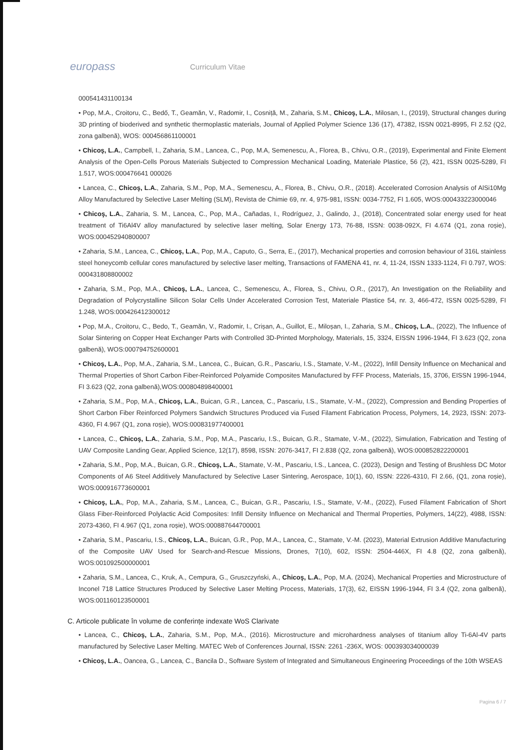europass
Curriculum Vitae
000541431100134
• Pop, M.A., Croitoru, C., Bedő, T., Geamăn, V., Radomir, I., Cosniță, M., Zaharia, S.M., Chicoş, L.A., Milosan, I., (2019), Structural changes during 3D printing of bioderived and synthetic thermoplastic materials, Journal of Applied Polymer Science 136 (17), 47382, ISSN 0021-8995, FI 2.52 (Q2, zona galbenă), WOS: 000456861100001
• Chicoş, L.A., Campbell, I., Zaharia, S.M., Lancea, C., Pop, M.A, Semenescu, A., Florea, B., Chivu, O.R., (2019), Experimental and Finite Element Analysis of the Open-Cells Porous Materials Subjected to Compression Mechanical Loading, Materiale Plastice, 56 (2), 421, ISSN 0025-5289, FI 1.517, WOS:000476641 000026
• Lancea, C., Chicoş, L.A., Zaharia, S.M., Pop, M.A., Semenescu, A., Florea, B., Chivu, O.R., (2018). Accelerated Corrosion Analysis of AlSi10Mg Alloy Manufactured by Selective Laser Melting (SLM), Revista de Chimie 69, nr. 4, 975-981, ISSN: 0034-7752, FI 1.605, WOS:000433223000046
• Chicoş, L.A., Zaharia, S. M., Lancea, C., Pop, M.A., Cañadas, I., Rodríguez, J., Galindo, J., (2018), Concentrated solar energy used for heat treatment of Ti6Al4V alloy manufactured by selective laser melting, Solar Energy 173, 76-88, ISSN: 0038-092X, FI 4.674 (Q1, zona roșie), WOS:000452940800007
• Zaharia, S.M., Lancea, C., Chicoş, L.A., Pop, M.A., Caputo, G., Serra, E., (2017), Mechanical properties and corrosion behaviour of 316L stainless steel honeycomb cellular cores manufactured by selective laser melting, Transactions of FAMENA 41, nr. 4, 11-24, ISSN 1333-1124, FI 0.797, WOS: 000431808800002
• Zaharia, S.M., Pop, M.A., Chicoş, L.A., Lancea, C., Semenescu, A., Florea, S., Chivu, O.R., (2017), An Investigation on the Reliability and Degradation of Polycrystalline Silicon Solar Cells Under Accelerated Corrosion Test, Materiale Plastice 54, nr. 3, 466-472, ISSN 0025-5289, FI 1.248, WOS:000426412300012
• Pop, M.A., Croitoru, C., Bedo, T., Geamăn, V., Radomir, I., Crișan, A., Guillot, E., Miloșan, I., Zaharia, S.M., Chicoş, L.A., (2022), The Influence of Solar Sintering on Copper Heat Exchanger Parts with Controlled 3D-Printed Morphology, Materials, 15, 3324, EISSN 1996-1944, FI 3.623 (Q2, zona galbenă), WOS:000794752600001
• Chicoş, L.A., Pop, M.A., Zaharia, S.M., Lancea, C., Buican, G.R., Pascariu, I.S., Stamate, V.-M., (2022), Infill Density Influence on Mechanical and Thermal Properties of Short Carbon Fiber-Reinforced Polyamide Composites Manufactured by FFF Process, Materials, 15, 3706, EISSN 1996-1944, FI 3.623 (Q2, zona galbenă),WOS:000804898400001
• Zaharia, S.M., Pop, M.A., Chicoş, L.A., Buican, G.R., Lancea, C., Pascariu, I.S., Stamate, V.-M., (2022), Compression and Bending Properties of Short Carbon Fiber Reinforced Polymers Sandwich Structures Produced via Fused Filament Fabrication Process, Polymers, 14, 2923, ISSN: 2073-4360, FI 4.967 (Q1, zona roșie), WOS:000831977400001
• Lancea, C., Chicoş, L.A., Zaharia, S.M., Pop, M.A., Pascariu, I.S., Buican, G.R., Stamate, V.-M., (2022), Simulation, Fabrication and Testing of UAV Composite Landing Gear, Applied Science, 12(17), 8598, ISSN: 2076-3417, FI 2.838 (Q2, zona galbenă), WOS:000852822200001
• Zaharia, S.M., Pop, M.A., Buican, G.R., Chicoş, L.A., Stamate, V.-M., Pascariu, I.S., Lancea, C. (2023), Design and Testing of Brushless DC Motor Components of A6 Steel Additively Manufactured by Selective Laser Sintering, Aerospace, 10(1), 60, ISSN: 2226-4310, FI 2.66, (Q1, zona roșie), WOS:000916773600001
• Chicoş, L.A., Pop, M.A., Zaharia, S.M., Lancea, C., Buican, G.R., Pascariu, I.S., Stamate, V.-M., (2022), Fused Filament Fabrication of Short Glass Fiber-Reinforced Polylactic Acid Composites: Infill Density Influence on Mechanical and Thermal Properties, Polymers, 14(22), 4988, ISSN: 2073-4360, FI 4.967 (Q1, zona roșie), WOS:000887644700001
• Zaharia, S.M., Pascariu, I.S., Chicoş, L.A., Buican, G.R., Pop, M.A., Lancea, C., Stamate, V.-M. (2023), Material Extrusion Additive Manufacturing of the Composite UAV Used for Search-and-Rescue Missions, Drones, 7(10), 602, ISSN: 2504-446X, FI 4.8 (Q2, zona galbenă), WOS:001092500000001
• Zaharia, S.M., Lancea, C., Kruk, A., Cempura, G., Gruszczyński, A., Chicoş, L.A., Pop, M.A. (2024), Mechanical Properties and Microstructure of Inconel 718 Lattice Structures Produced by Selective Laser Melting Process, Materials, 17(3), 62, EISSN 1996-1944, FI 3.4 (Q2, zona galbenă), WOS:001160123500001
C. Articole publicate în volume de conferințe indexate WoS Clarivate
• Lancea, C., Chicoş, L.A., Zaharia, S.M., Pop, M.A., (2016). Microstructure and microhardness analyses of titanium alloy Ti-6Al-4V parts manufactured by Selective Laser Melting. MATEC Web of Conferences Journal, ISSN: 2261 -236X, WOS: 000393034000039
• Chicoş, L.A., Oancea, G., Lancea, C., Bancila D., Software System of Integrated and Simultaneous Engineering Proceedings of the 10th WSEAS
Pagina 6 / 7